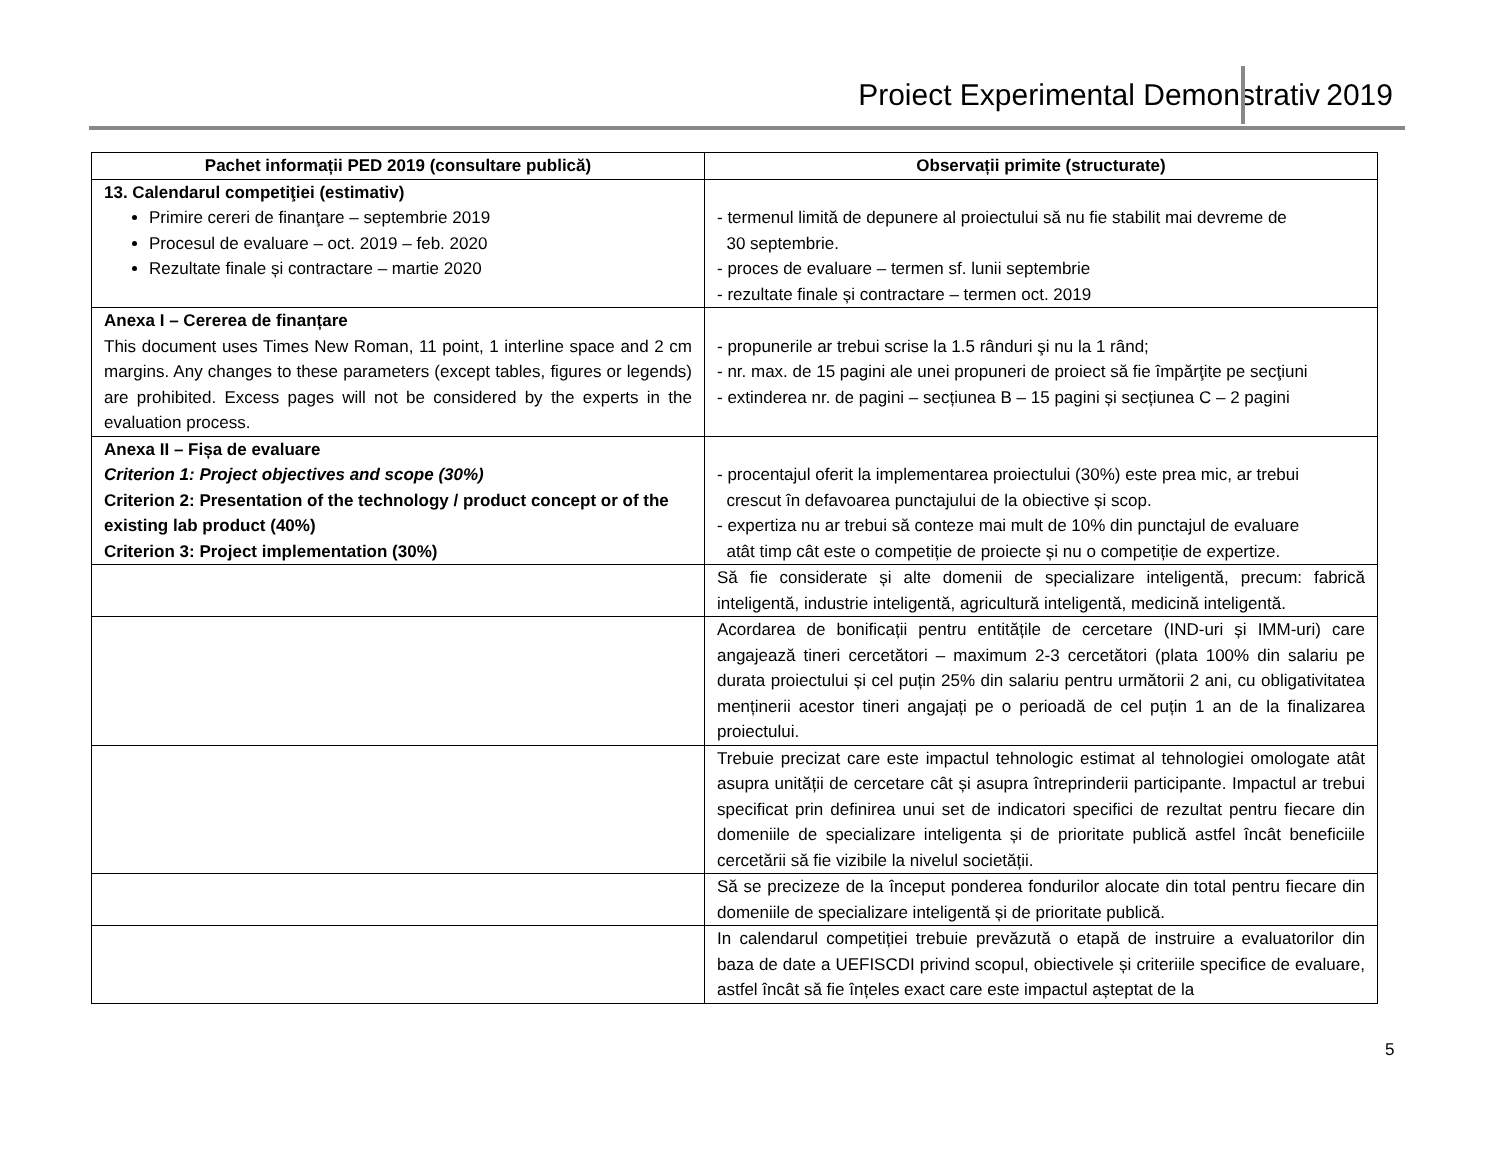Proiect Experimental Demonstrativ 2019
| Pachet informații PED 2019 (consultare publică) | Observații primite (structurate) |
| --- | --- |
| 13. Calendarul competiţiei (estimativ) Primire cereri de finanţare – septembrie 2019 Procesul de evaluare – oct. 2019 – feb. 2020 Rezultate finale și contractare – martie 2020 | - termenul limită de depunere al proiectului să nu fie stabilit mai devreme de 30 septembrie. - proces de evaluare – termen sf. lunii septembrie - rezultate finale și contractare – termen oct. 2019 |
| Anexa I – Cererea de finanțare This document uses Times New Roman, 11 point, 1 interline space and 2 cm margins. Any changes to these parameters (except tables, figures or legends) are prohibited. Excess pages will not be considered by the experts in the evaluation process. | - propunerile ar trebui scrise la 1.5 rânduri şi nu la 1 rând; - nr. max. de 15 pagini ale unei propuneri de proiect să fie împărţite pe secţiuni - extinderea nr. de pagini – secțiunea B – 15 pagini și secțiunea C – 2 pagini |
| Anexa II – Fișa de evaluare Criterion 1: Project objectives and scope (30%) Criterion 2: Presentation of the technology / product concept or of the existing lab product (40%) Criterion 3: Project implementation (30%) | - procentajul oferit la implementarea proiectului (30%) este prea mic, ar trebui crescut în defavoarea punctajului de la obiective și scop. - expertiza nu ar trebui să conteze mai mult de 10% din punctajul de evaluare atât timp cât este o competiție de proiecte și nu o competiție de expertize. |
| | Să fie considerate și alte domenii de specializare inteligentă, precum: fabrică inteligentă, industrie inteligentă, agricultură inteligentă, medicină inteligentă. |
| | Acordarea de bonificații pentru entitățile de cercetare (IND-uri și IMM-uri) care angajează tineri cercetători – maximum 2-3 cercetători (plata 100% din salariu pe durata proiectului și cel puțin 25% din salariu pentru următorii 2 ani, cu obligativitatea menținerii acestor tineri angajați pe o perioadă de cel puțin 1 an de la finalizarea proiectului. |
| | Trebuie precizat care este impactul tehnologic estimat al tehnologiei omologate atât asupra unității de cercetare cât și asupra întreprinderii participante. Impactul ar trebui specificat prin definirea unui set de indicatori specifici de rezultat pentru fiecare din domeniile de specializare inteligenta și de prioritate publică astfel încât beneficiile cercetării să fie vizibile la nivelul societății. |
| | Să se precizeze de la început ponderea fondurilor alocate din total pentru fiecare din domeniile de specializare inteligentă și de prioritate publică. |
| | In calendarul competiției trebuie prevăzută o etapă de instruire a evaluatorilor din baza de date a UEFISCDI privind scopul, obiectivele și criteriile specifice de evaluare, astfel încât să fie înțeles exact care este impactul așteptat de la |
5